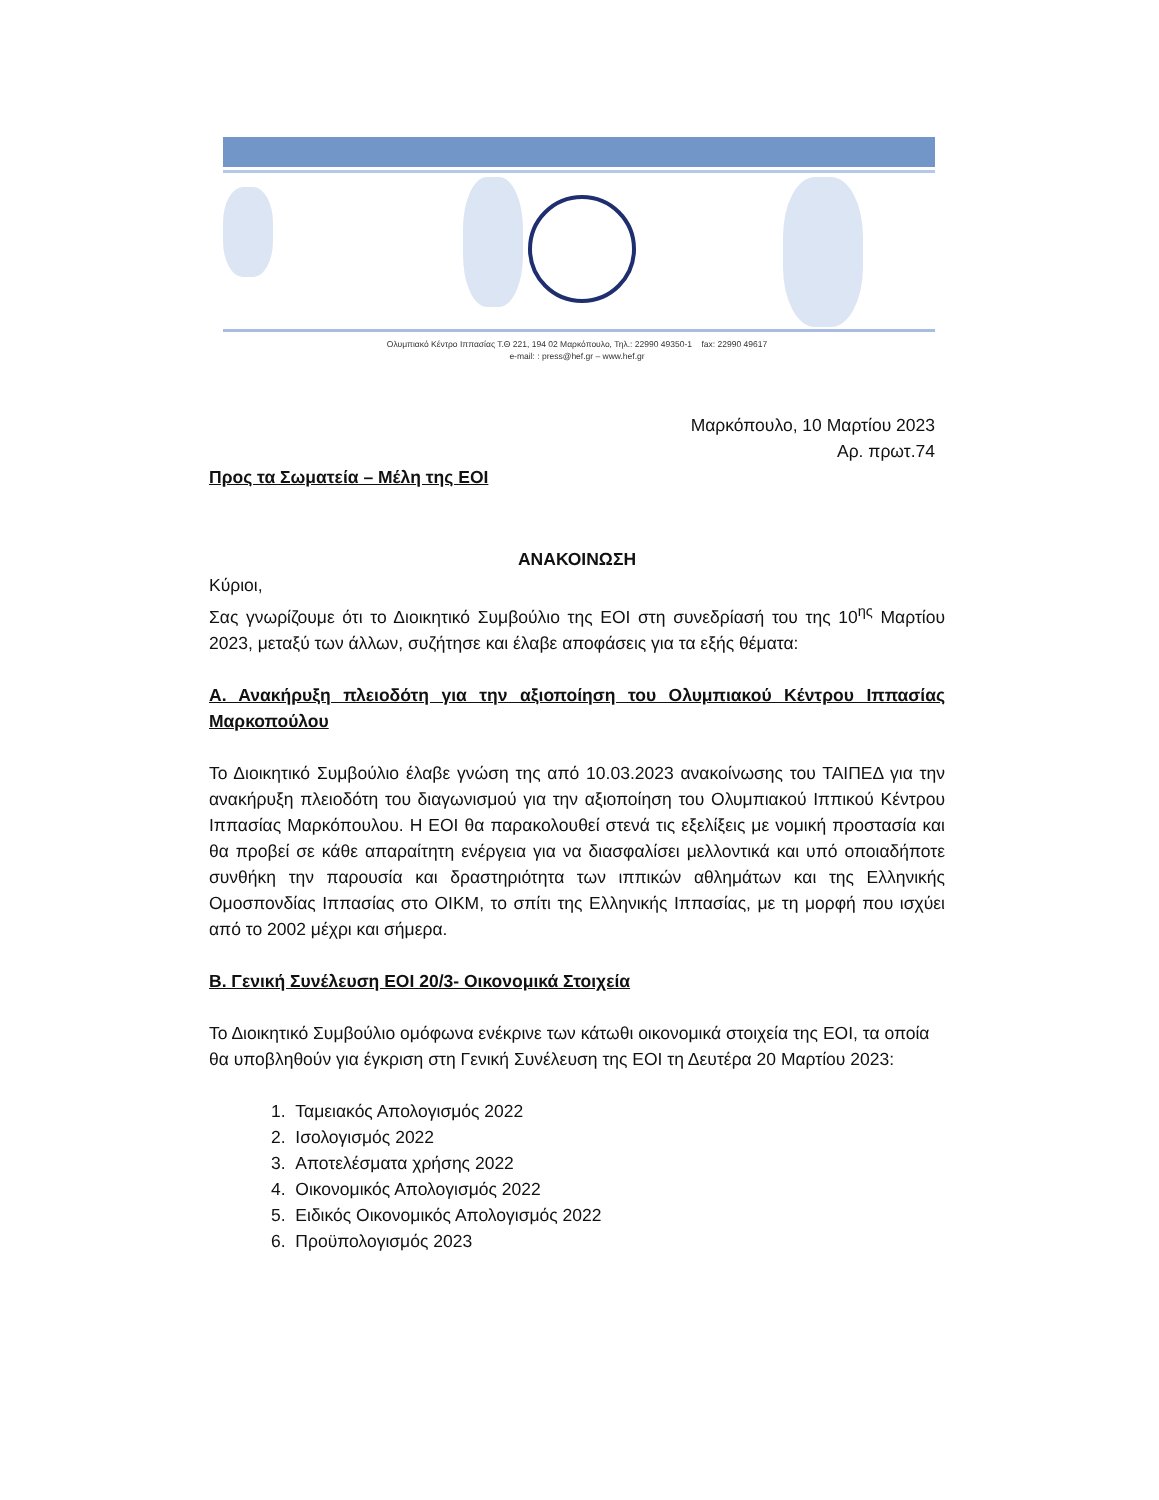Ολυμπιακό Κέντρο Ιππασίας Τ.Θ 221, 194 02 Μαρκόπουλο, Τηλ.: 22990 49350-1 fax: 22990 49617
e-mail: : press@hef.gr – www.hef.gr
Μαρκόπουλο, 10 Μαρτίου 2023
Αρ. πρωτ.74
Προς τα Σωματεία – Μέλη της ΕΟΙ
ΑΝΑΚΟΙΝΩΣΗ
Κύριοι,
Σας γνωρίζουμε ότι το Διοικητικό Συμβούλιο της ΕΟΙ στη συνεδρίασή του της 10<sup>ης</sup> Μαρτίου 2023, μεταξύ των άλλων, συζήτησε και έλαβε αποφάσεις για τα εξής θέματα:
Α. Ανακήρυξη πλειοδότη για την αξιοποίηση του Ολυμπιακού Κέντρου Ιππασίας Μαρκοπούλου
Το Διοικητικό Συμβούλιο έλαβε γνώση της από 10.03.2023 ανακοίνωσης του ΤΑΙΠΕΔ για την ανακήρυξη πλειοδότη του διαγωνισμού για την αξιοποίηση του Ολυμπιακού Ιππικού Κέντρου Ιππασίας Μαρκόπουλου. Η ΕΟΙ θα παρακολουθεί στενά τις εξελίξεις με νομική προστασία και θα προβεί σε κάθε απαραίτητη ενέργεια για να διασφαλίσει μελλοντικά και υπό οποιαδήποτε συνθήκη την παρουσία και δραστηριότητα των ιππικών αθλημάτων και της Ελληνικής Ομοσπονδίας Ιππασίας στο ΟΙΚΜ, το σπίτι της Ελληνικής Ιππασίας, με τη μορφή που ισχύει από το 2002 μέχρι και σήμερα.
Β. Γενική Συνέλευση ΕΟΙ 20/3- Οικονομικά Στοιχεία
Το Διοικητικό Συμβούλιο ομόφωνα ενέκρινε των κάτωθι οικονομικά στοιχεία της ΕΟΙ, τα οποία θα υποβληθούν για έγκριση στη Γενική Συνέλευση της ΕΟΙ τη Δευτέρα 20 Μαρτίου 2023:
1. Ταμειακός Απολογισμός 2022
2. Ισολογισμός 2022
3. Αποτελέσματα χρήσης 2022
4. Οικονομικός Απολογισμός 2022
5. Ειδικός Οικονομικός Απολογισμός 2022
6. Προϋπολογισμός 2023